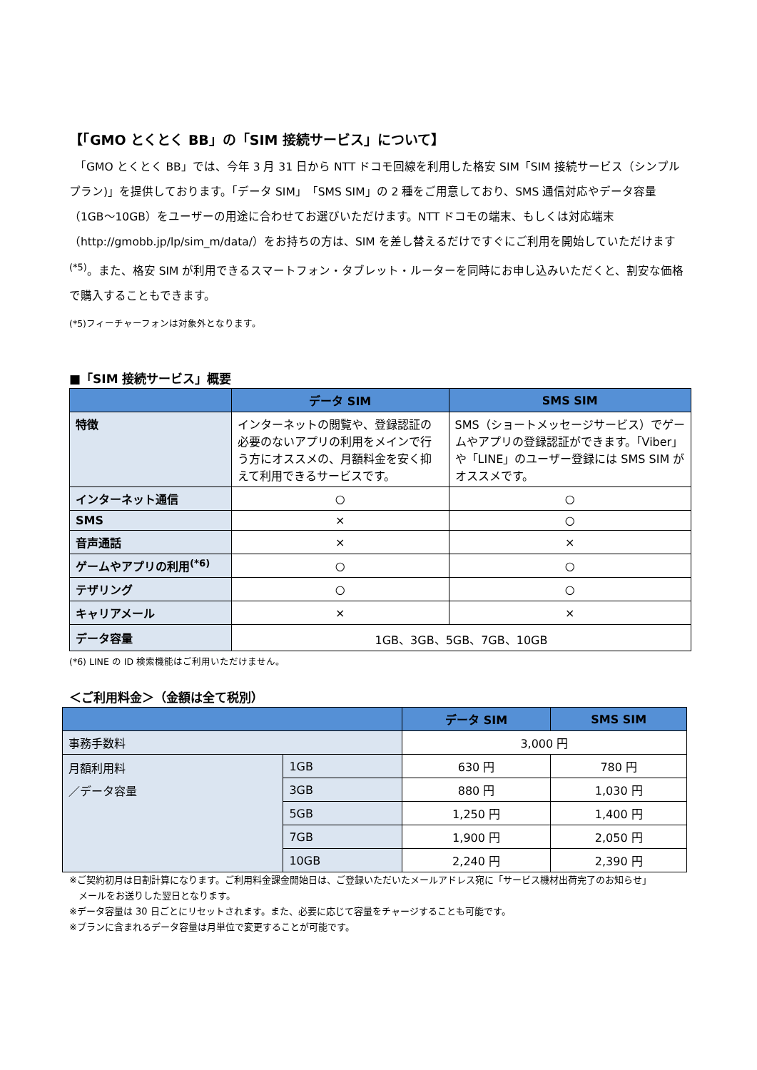【「GMO とくとく BB」の「SIM 接続サービス」について】
　「GMO とくとく BB」では、今年 3 月 31 日から NTT ドコモ回線を利用した格安 SIM「SIM 接続サービス（シンプルプラン)」を提供しております。「データ SIM」「SMS SIM」の 2 種をご用意しており、SMS 通信対応やデータ容量（1GB～10GB）をユーザーの用途に合わせてお選びいただけます。NTT ドコモの端末、もしくは対応端末（http://gmobb.jp/lp/sim_m/data/）をお持ちの方は、SIM を差し替えるだけですぐにご利用を開始していただけます<sup>(*5)</sup>。また、格安 SIM が利用できるスマートフォン・タブレット・ルーターを同時にお申し込みいただくと、割安な価格で購入することもできます。
(*5)フィーチャーフォンは対象外となります。
■「SIM 接続サービス」概要
| | データ SIM | SMS SIM |
| --- | --- | --- |
| 特徴 | インターネットの閲覧や、登録認証の必要のないアプリの利用をメインで行う方にオススメの、月額料金を安く抑えて利用できるサービスです。 | SMS（ショートメッセージサービス）でゲームやアプリの登録認証ができます。「Viber」や「LINE」のユーザー登録には SMS SIM がオススメです。 |
| インターネット通信 | ○ | ○ |
| SMS | × | ○ |
| 音声通話 | × | × |
| ゲームやアプリの利用<sup>(*6)</sup> | ○ | ○ |
| テザリング | ○ | ○ |
| キャリアメール | × | × |
| データ容量 | 1GB、3GB、5GB、7GB、10GB | |
(*6) LINE の ID 検索機能はご利用いただけません。
＜ご利用料金＞（金額は全て税別）
| | | データ SIM | SMS SIM |
| --- | --- | --- | --- |
| 事務手数料 | | 3,000 円 | |
| 月額利用料 ／データ容量 | 1GB | 630 円 | 780 円 |
| | 3GB | 880 円 | 1,030 円 |
| | 5GB | 1,250 円 | 1,400 円 |
| | 7GB | 1,900 円 | 2,050 円 |
| | 10GB | 2,240 円 | 2,390 円 |
※ご契約初月は日割計算になります。ご利用料金課金開始日は、ご登録いただいたメールアドレス宛に「サービス機材出荷完了のお知らせ」
　メールをお送りした翌日となります。
※データ容量は 30 日ごとにリセットされます。また、必要に応じて容量をチャージすることも可能です。
※プランに含まれるデータ容量は月単位で変更することが可能です。